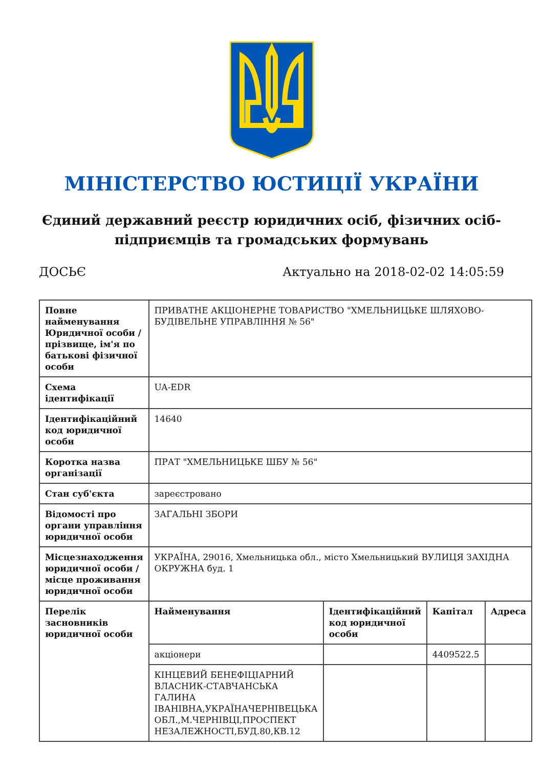МІНІСТЕРСТВО ЮСТИЦІЇ УКРАЇНИ
Єдиний державний реєстр юридичних осіб, фізичних осіб-підприємців та громадських формувань
ДОСЬЄ Актуально на 2018-02-02 14:05:59
| Повне найменування Юридичної особи / прізвище, ім'я по батькові фізичної особи | ПРИВАТНЕ АКЦІОНЕРНЕ ТОВАРИСТВО "ХМЕЛЬНИЦЬКЕ ШЛЯХОВО-БУДІВЕЛЬНЕ УПРАВЛІННЯ № 56" | | | |
| Схема ідентифікації | UA-EDR | | | |
| Ідентифікаційний код юридичної особи | 14640 | | | |
| Коротка назва організації | ПРАТ "ХМЕЛЬНИЦЬКЕ ШБУ № 56" | | | |
| Стан суб'єкта | зареєстровано | | | |
| Відомості про органи управління юридичної особи | ЗАГАЛЬНІ ЗБОРИ | | | |
| Місцезнаходження юридичної особи / місце проживання юридичної особи | УКРАЇНА, 29016, Хмельницька обл., місто Хмельницький ВУЛИЦЯ ЗАХІДНА ОКРУЖНА буд. 1 | | | |
| Перелік засновників юридичної особи | Найменування | Ідентифікаційний код юридичної особи | Капітал | Адреса |
| | акціонери | | 4409522.5 | |
| | КІНЦЕВИЙ БЕНЕФІЦІАРНИЙ ВЛАСНИК-СТАВЧАНСЬКА ГАЛИНА ІВАНІВНА,УКРАЇНАЧЕРНІВЕЦЬКА ОБЛ.,М.ЧЕРНІВЦІ,ПРОСПЕКТ НЕЗАЛЕЖНОСТІ,БУД.80,КВ.12 | | | |